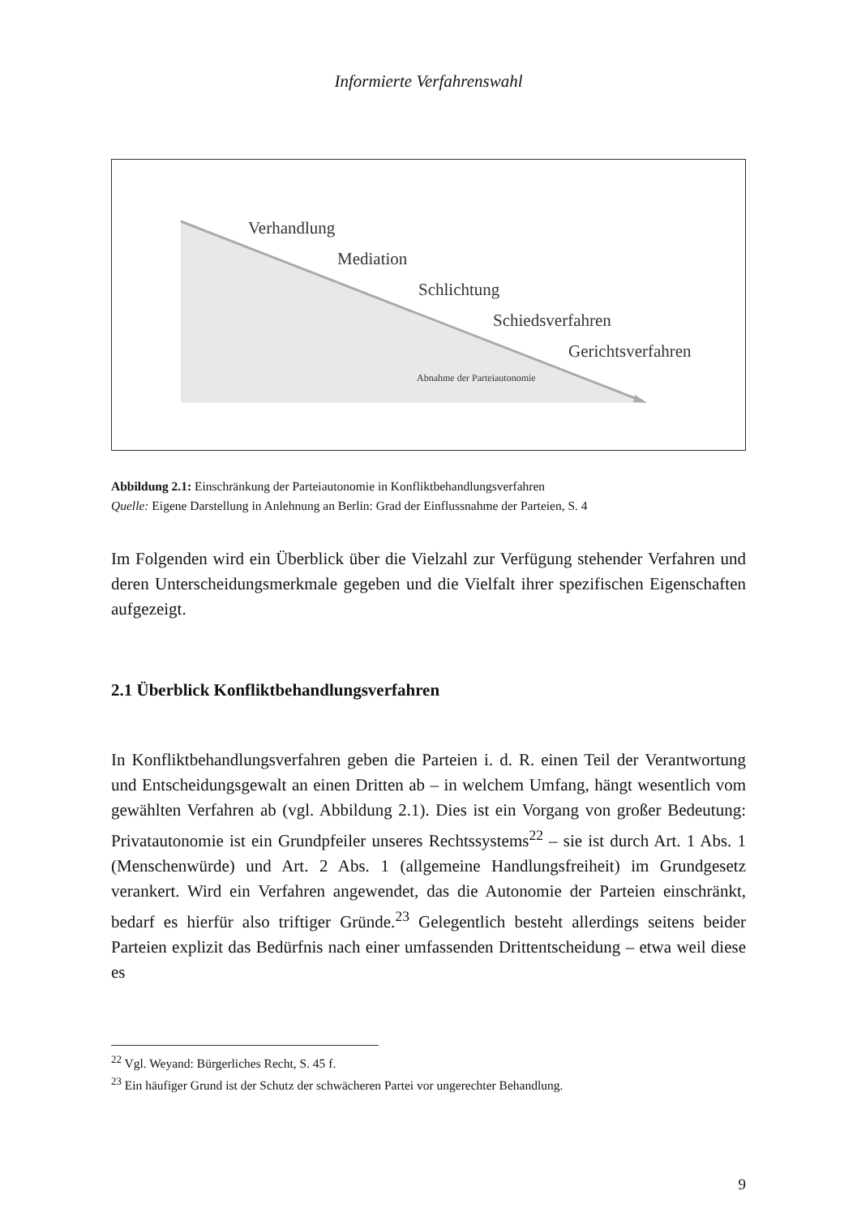Informierte Verfahrenswahl
Verhandlung
Mediation
Schlichtung
Schiedsverfahren
Gerichtsverfahren
Abnahme der Parteiautonomie
Abbildung 2.1: Einschränkung der Parteiautonomie in Konfliktbehandlungsverfahren
Quelle: Eigene Darstellung in Anlehnung an Berlin: Grad der Einflussnahme der Parteien, S. 4
Im Folgenden wird ein Überblick über die Vielzahl zur Verfügung stehender Verfahren und deren Unterscheidungsmerkmale gegeben und die Vielfalt ihrer spezifischen Eigenschaften aufgezeigt.
2.1 Überblick Konfliktbehandlungsverfahren
In Konfliktbehandlungsverfahren geben die Parteien i. d. R. einen Teil der Verantwortung und Entscheidungsgewalt an einen Dritten ab – in welchem Umfang, hängt wesentlich vom gewählten Verfahren ab (vgl. Abbildung 2.1). Dies ist ein Vorgang von großer Bedeutung: Privatautonomie ist ein Grundpfeiler unseres Rechtssystems<sup>22</sup> – sie ist durch Art. 1 Abs. 1 (Menschenwürde) und Art. 2 Abs. 1 (allgemeine Handlungsfreiheit) im Grundgesetz verankert. Wird ein Verfahren angewendet, das die Autonomie der Parteien einschränkt, bedarf es hierfür also triftiger Gründe.<sup>23</sup> Gelegentlich besteht allerdings seitens beider Parteien explizit das Bedürfnis nach einer umfassenden Drittentscheidung – etwa weil diese es
<sup>22</sup> Vgl. Weyand: Bürgerliches Recht, S. 45 f.
<sup>23</sup> Ein häufiger Grund ist der Schutz der schwächeren Partei vor ungerechter Behandlung.
9